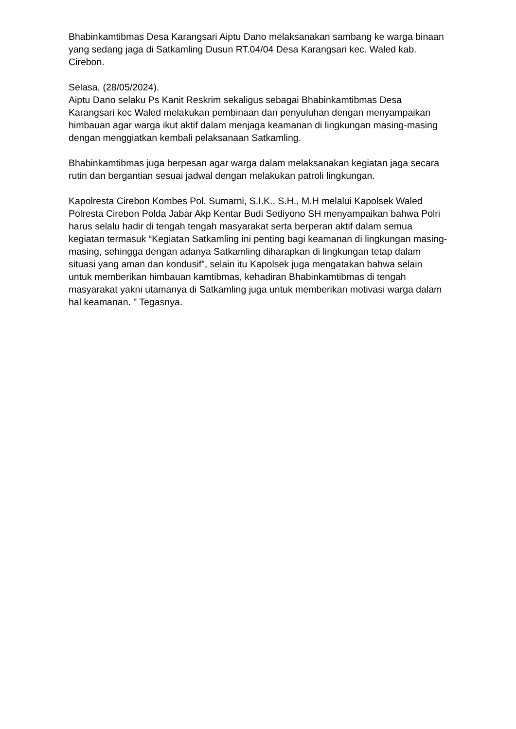Bhabinkamtibmas Desa Karangsari Aiptu Dano melaksanakan sambang ke warga binaan yang sedang jaga di Satkamling Dusun RT.04/04 Desa Karangsari kec. Waled kab. Cirebon.
Selasa, (28/05/2024).
Aiptu Dano selaku Ps Kanit Reskrim sekaligus sebagai Bhabinkamtibmas Desa Karangsari kec Waled melakukan pembinaan dan penyuluhan dengan menyampaikan himbauan agar warga ikut aktif dalam menjaga keamanan di lingkungan masing-masing dengan menggiatkan kembali pelaksanaan Satkamling.
Bhabinkamtibmas juga berpesan agar warga dalam melaksanakan kegiatan jaga secara rutin dan bergantian sesuai jadwal dengan melakukan patroli lingkungan.
Kapolresta Cirebon Kombes Pol. Sumarni, S.I.K., S.H., M.H melalui Kapolsek Waled Polresta Cirebon Polda Jabar Akp Kentar Budi Sediyono SH menyampaikan bahwa Polri harus selalu hadir di tengah tengah masyarakat serta berperan aktif dalam semua kegiatan termasuk “Kegiatan Satkamling ini penting bagi keamanan di lingkungan masing-masing, sehingga dengan adanya Satkamling diharapkan di lingkungan tetap dalam situasi yang aman dan kondusif”, selain itu Kapolsek juga mengatakan bahwa selain untuk memberikan himbauan kamtibmas, kehadiran Bhabinkamtibmas di tengah masyarakat yakni utamanya di Satkamling juga untuk memberikan motivasi warga dalam hal keamanan. " Tegasnya.